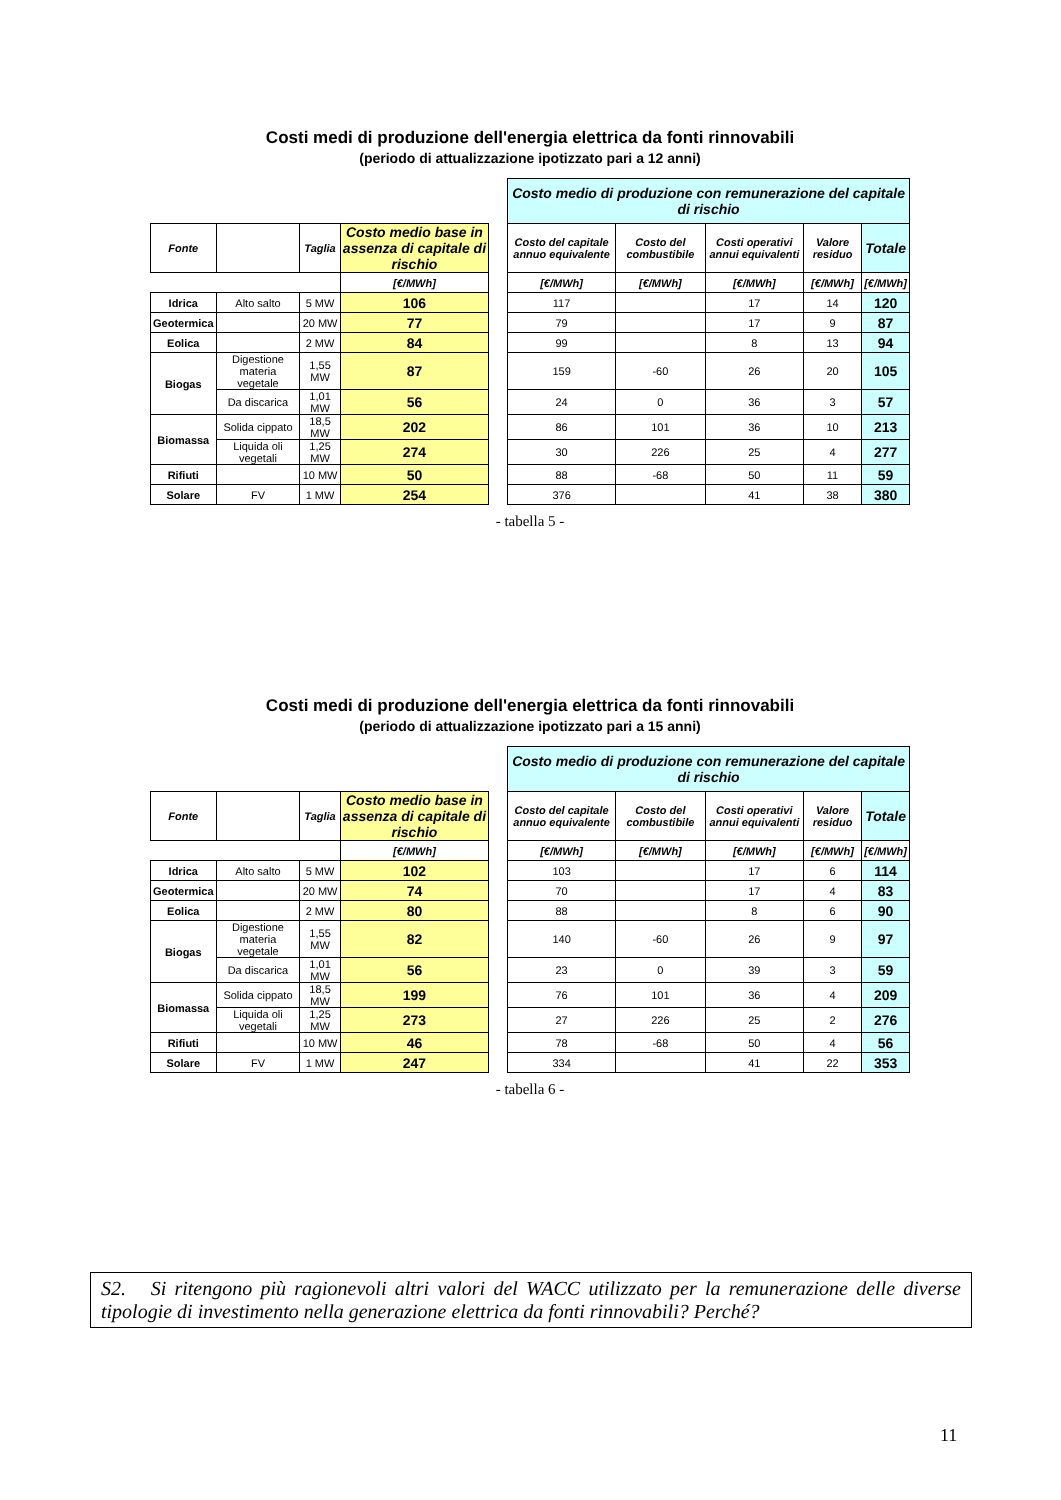Costi medi di produzione dell'energia elettrica da fonti rinnovabili
(periodo di attualizzazione ipotizzato pari a 12 anni)
| | | | | | Costo medio di produzione con remunerazione del capitale di rischio | | | | |
| Fonte | | Taglia | Costo medio base in assenza di capitale di rischio | | Costo del capitale annuo equivalente | Costo del combustibile | Costi operativi annui equivalenti | Valore residuo | Totale |
| | | | [€/MWh] | | [€/MWh] | [€/MWh] | [€/MWh] | [€/MWh] | [€/MWh] |
| Idrica | Alto salto | 5 MW | 106 | | 117 | | 17 | 14 | 120 |
| Geotermica | | 20 MW | 77 | | 79 | | 17 | 9 | 87 |
| Eolica | | 2 MW | 84 | | 99 | | 8 | 13 | 94 |
| Biogas | Digestione materia vegetale | 1,55 MW | 87 | | 159 | -60 | 26 | 20 | 105 |
| | Da discarica | 1,01 MW | 56 | | 24 | 0 | 36 | 3 | 57 |
| Biomassa | Solida cippato | 18,5 MW | 202 | | 86 | 101 | 36 | 10 | 213 |
| | Liquida oli vegetali | 1,25 MW | 274 | | 30 | 226 | 25 | 4 | 277 |
| Rifiuti | | 10 MW | 50 | | 88 | -68 | 50 | 11 | 59 |
| Solare | FV | 1 MW | 254 | | 376 | | 41 | 38 | 380 |
- tabella 5 -
Costi medi di produzione dell'energia elettrica da fonti rinnovabili
(periodo di attualizzazione ipotizzato pari a 15 anni)
| | | | | | Costo medio di produzione con remunerazione del capitale di rischio | | | | |
| Fonte | | Taglia | Costo medio base in assenza di capitale di rischio | | Costo del capitale annuo equivalente | Costo del combustibile | Costi operativi annui equivalenti | Valore residuo | Totale |
| | | | [€/MWh] | | [€/MWh] | [€/MWh] | [€/MWh] | [€/MWh] | [€/MWh] |
| Idrica | Alto salto | 5 MW | 102 | | 103 | | 17 | 6 | 114 |
| Geotermica | | 20 MW | 74 | | 70 | | 17 | 4 | 83 |
| Eolica | | 2 MW | 80 | | 88 | | 8 | 6 | 90 |
| Biogas | Digestione materia vegetale | 1,55 MW | 82 | | 140 | -60 | 26 | 9 | 97 |
| | Da discarica | 1,01 MW | 56 | | 23 | 0 | 39 | 3 | 59 |
| Biomassa | Solida cippato | 18,5 MW | 199 | | 76 | 101 | 36 | 4 | 209 |
| | Liquida oli vegetali | 1,25 MW | 273 | | 27 | 226 | 25 | 2 | 276 |
| Rifiuti | | 10 MW | 46 | | 78 | -68 | 50 | 4 | 56 |
| Solare | FV | 1 MW | 247 | | 334 | | 41 | 22 | 353 |
- tabella 6 -
S2. Si ritengono più ragionevoli altri valori del WACC utilizzato per la remunerazione delle diverse tipologie di investimento nella generazione elettrica da fonti rinnovabili? Perché?
11